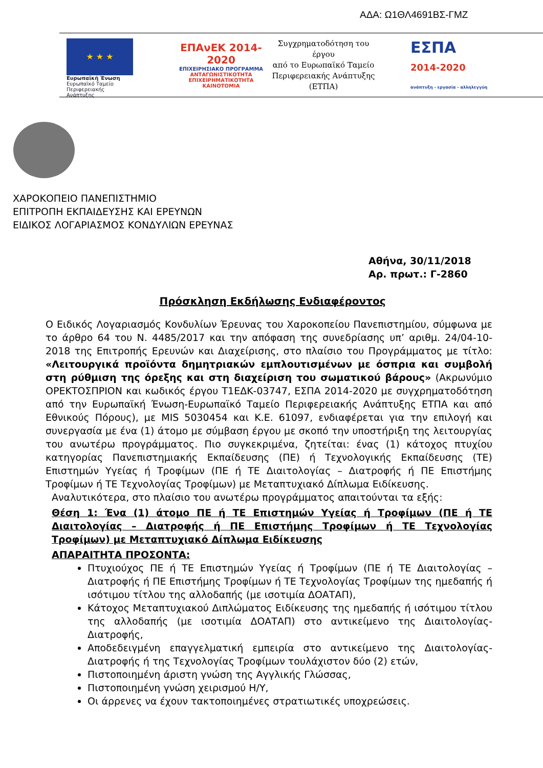ΑΔΑ: Ω1ΘΛ4691ΒΣ-ΓΜΖ
★ ★ ★
Ευρωπαϊκή Ένωση
Ευρωπαϊκό Ταμείο
Περιφερειακής Ανάπτυξης
ΕΠΑνΕΚ 2014-2020
ΕΠΙΧΕΙΡΗΣΙΑΚΟ ΠΡΟΓΡΑΜΜΑ
ΑΝΤΑΓΩΝΙΣΤΙΚΟΤΗΤΑ
ΕΠΙΧΕΙΡΗΜΑΤΙΚΟΤΗΤΑ
ΚΑΙΝΟΤΟΜΙΑ
Συγχρηματοδότηση του έργου
από το Ευρωπαϊκό Ταμείο
Περιφερειακής Ανάπτυξης
(ΕΤΠΑ)
ΕΣΠΑ
2014-2020
ανάπτυξη - εργασία - αλληλεγγύη
ΧΑΡΟΚΟΠΕΙΟ ΠΑΝΕΠΙΣΤΗΜΙΟ
ΕΠΙΤΡΟΠΗ ΕΚΠΑΙΔΕΥΣΗΣ ΚΑΙ ΕΡΕΥΝΩΝ
ΕΙΔΙΚΟΣ ΛΟΓΑΡΙΑΣΜΟΣ ΚΟΝΔΥΛΙΩΝ ΕΡΕΥΝΑΣ
Αθήνα, 30/11/2018
Αρ. πρωτ.: Γ-2860
Πρόσκληση Εκδήλωσης Ενδιαφέροντος
Ο Ειδικός Λογαριασμός Κονδυλίων Έρευνας του Χαροκοπείου Πανεπιστημίου, σύμφωνα με το άρθρο 64 του Ν. 4485/2017 και την απόφαση της συνεδρίασης υπ’ αριθμ. 24/04-10-2018 της Επιτροπής Ερευνών και Διαχείρισης, στο πλαίσιο του Προγράμματος με τίτλο: «Λειτουργικά προϊόντα δημητριακών εμπλουτισμένων με όσπρια και συμβολή στη ρύθμιση της όρεξης και στη διαχείριση του σωματικού βάρους» (Ακρωνύμιο ΟΡΕΚΤΟΣΠΡΙΟΝ και κωδικός έργου Τ1ΕΔΚ-03747, ΕΣΠΑ 2014-2020 με συγχρηματοδότηση από την Ευρωπαϊκή Ένωση-Ευρωπαϊκό Ταμείο Περιφερειακής Ανάπτυξης ΕΤΠΑ και από Εθνικούς Πόρους), με MIS 5030454 και Κ.Ε. 61097, ενδιαφέρεται για την επιλογή και συνεργασία με ένα (1) άτομο με σύμβαση έργου με σκοπό την υποστήριξη της λειτουργίας του ανωτέρω προγράμματος. Πιο συγκεκριμένα, ζητείται: ένας (1) κάτοχος πτυχίου κατηγορίας Πανεπιστημιακής Εκπαίδευσης (ΠΕ) ή Τεχνολογικής Εκπαίδευσης (ΤΕ) Επιστημών Υγείας ή Τροφίμων (ΠΕ ή ΤΕ Διαιτολογίας – Διατροφής ή ΠΕ Επιστήμης Τροφίμων ή ΤΕ Τεχνολογίας Τροφίμων) με Μεταπτυχιακό Δίπλωμα Ειδίκευσης.
Αναλυτικότερα, στο πλαίσιο του ανωτέρω προγράμματος απαιτούνται τα εξής:
Θέση 1: Ένα (1) άτομο ΠΕ ή ΤΕ Επιστημών Υγείας ή Τροφίμων (ΠΕ ή ΤΕ Διαιτολογίας – Διατροφής ή ΠΕ Επιστήμης Τροφίμων ή ΤΕ Τεχνολογίας Τροφίμων) με Μεταπτυχιακό Δίπλωμα Ειδίκευσης
ΑΠΑΡΑΙΤΗΤΑ ΠΡΟΣΟΝΤΑ:
Πτυχιούχος ΠΕ ή ΤΕ Επιστημών Υγείας ή Τροφίμων (ΠΕ ή ΤΕ Διαιτολογίας – Διατροφής ή ΠΕ Επιστήμης Τροφίμων ή ΤΕ Τεχνολογίας Τροφίμων της ημεδαπής ή ισότιμου τίτλου της αλλοδαπής (με ισοτιμία ΔΟΑΤΑΠ),
Κάτοχος Μεταπτυχιακού Διπλώματος Ειδίκευσης της ημεδαπής ή ισότιμου τίτλου της αλλοδαπής (με ισοτιμία ΔΟΑΤΑΠ) στο αντικείμενο της Διαιτολογίας- Διατροφής,
Αποδεδειγμένη επαγγελματική εμπειρία στο αντικείμενο της Διαιτολογίας-Διατροφής ή της Τεχνολογίας Τροφίμων τουλάχιστον δύο (2) ετών,
Πιστοποιημένη άριστη γνώση της Αγγλικής Γλώσσας,
Πιστοποιημένη γνώση χειρισμού Η/Υ,
Οι άρρενες να έχουν τακτοποιημένες στρατιωτικές υποχρεώσεις.